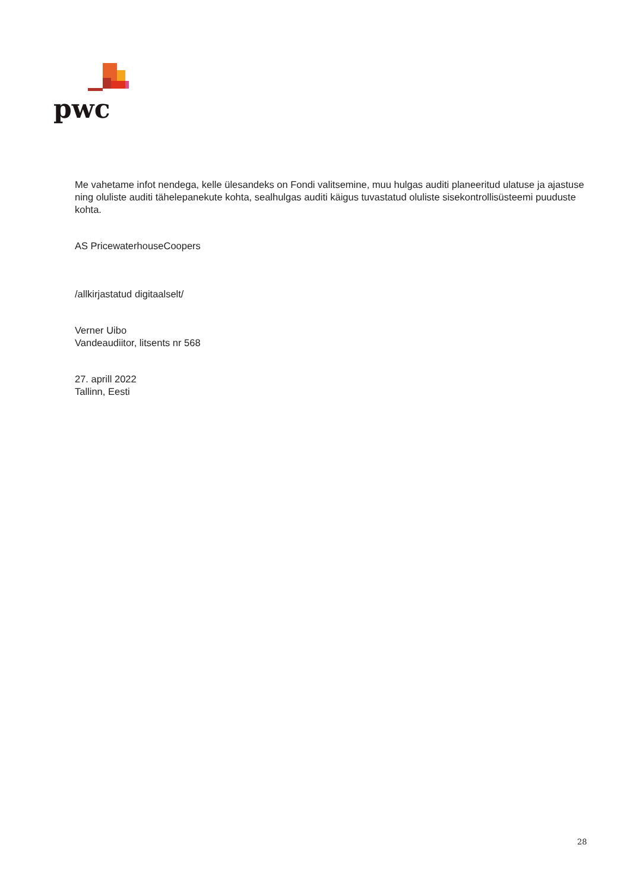pwc
Me vahetame infot nendega, kelle ülesandeks on Fondi valitsemine, muu hulgas auditi planeeritud ulatuse ja ajastuse ning oluliste auditi tähelepanekute kohta, sealhulgas auditi käigus tuvastatud oluliste sisekontrollisüsteemi puuduste kohta.
AS PricewaterhouseCoopers
/allkirjastatud digitaalselt/
Verner Uibo
Vandeaudiitor, litsents nr 568
27. aprill 2022
Tallinn, Eesti
28